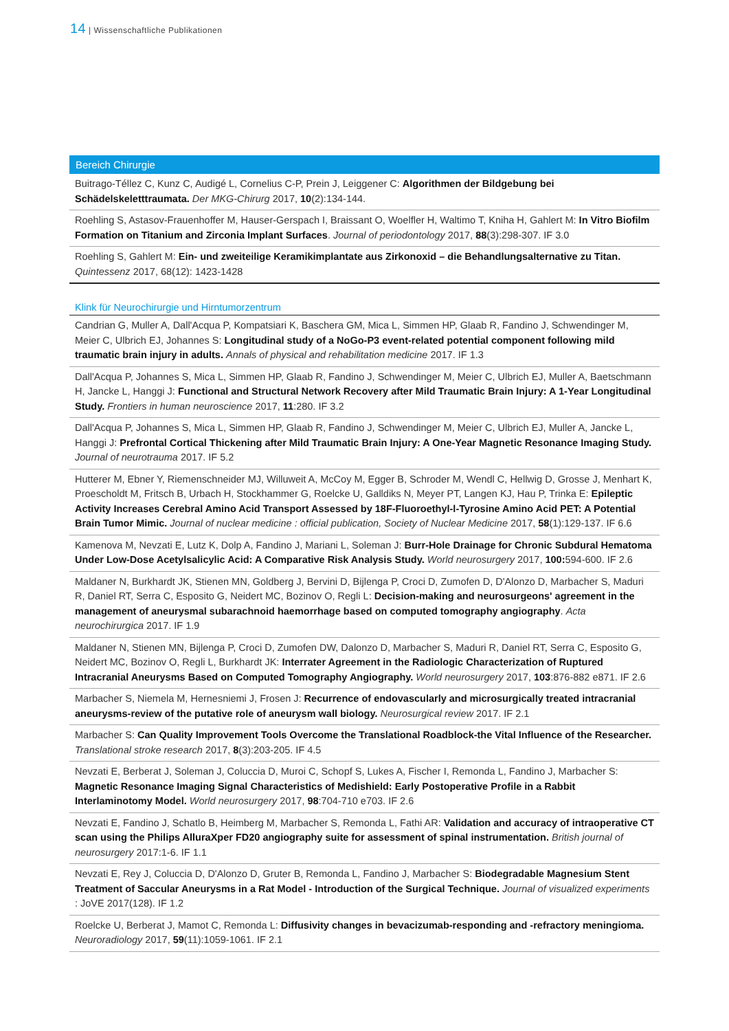14 | Wissenschaftliche Publikationen
Bereich Chirurgie
Buitrago-Téllez C, Kunz C, Audigé L, Cornelius C-P, Prein J, Leiggener C: Algorithmen der Bildgebung bei Schädelskeletttraumata. Der MKG-Chirurg 2017, 10(2):134-144.
Roehling S, Astasov-Frauenhoffer M, Hauser-Gerspach I, Braissant O, Woelfler H, Waltimo T, Kniha H, Gahlert M: In Vitro Biofilm Formation on Titanium and Zirconia Implant Surfaces. Journal of periodontology 2017, 88(3):298-307. IF 3.0
Roehling S, Gahlert M: Ein- und zweiteilige Keramikimplantate aus Zirkonoxid – die Behandlungsalternative zu Titan. Quintessenz 2017, 68(12): 1423-1428
Klink für Neurochirurgie und Hirntumorzentrum
Candrian G, Muller A, Dall'Acqua P, Kompatsiari K, Baschera GM, Mica L, Simmen HP, Glaab R, Fandino J, Schwendinger M, Meier C, Ulbrich EJ, Johannes S: Longitudinal study of a NoGo-P3 event-related potential component following mild traumatic brain injury in adults. Annals of physical and rehabilitation medicine 2017. IF 1.3
Dall'Acqua P, Johannes S, Mica L, Simmen HP, Glaab R, Fandino J, Schwendinger M, Meier C, Ulbrich EJ, Muller A, Baetschmann H, Jancke L, Hanggi J: Functional and Structural Network Recovery after Mild Traumatic Brain Injury: A 1-Year Longitudinal Study. Frontiers in human neuroscience 2017, 11:280. IF 3.2
Dall'Acqua P, Johannes S, Mica L, Simmen HP, Glaab R, Fandino J, Schwendinger M, Meier C, Ulbrich EJ, Muller A, Jancke L, Hanggi J: Prefrontal Cortical Thickening after Mild Traumatic Brain Injury: A One-Year Magnetic Resonance Imaging Study. Journal of neurotrauma 2017. IF 5.2
Hutterer M, Ebner Y, Riemenschneider MJ, Willuweit A, McCoy M, Egger B, Schroder M, Wendl C, Hellwig D, Grosse J, Menhart K, Proescholdt M, Fritsch B, Urbach H, Stockhammer G, Roelcke U, Galldiks N, Meyer PT, Langen KJ, Hau P, Trinka E: Epileptic Activity Increases Cerebral Amino Acid Transport Assessed by 18F-Fluoroethyl-l-Tyrosine Amino Acid PET: A Potential Brain Tumor Mimic. Journal of nuclear medicine : official publication, Society of Nuclear Medicine 2017, 58(1):129-137. IF 6.6
Kamenova M, Nevzati E, Lutz K, Dolp A, Fandino J, Mariani L, Soleman J: Burr-Hole Drainage for Chronic Subdural Hematoma Under Low-Dose Acetylsalicylic Acid: A Comparative Risk Analysis Study. World neurosurgery 2017, 100: 594-600. IF 2.6
Maldaner N, Burkhardt JK, Stienen MN, Goldberg J, Bervini D, Bijlenga P, Croci D, Zumofen D, D'Alonzo D, Marbacher S, Maduri R, Daniel RT, Serra C, Esposito G, Neidert MC, Bozinov O, Regli L: Decision-making and neurosurgeons' agreement in the management of aneurysmal subarachnoid haemorrhage based on computed tomography angiography. Acta neurochirurgica 2017. IF 1.9
Maldaner N, Stienen MN, Bijlenga P, Croci D, Zumofen DW, Dalonzo D, Marbacher S, Maduri R, Daniel RT, Serra C, Esposito G, Neidert MC, Bozinov O, Regli L, Burkhardt JK: Interrater Agreement in the Radiologic Characterization of Ruptured Intracranial Aneurysms Based on Computed Tomography Angiography. World neurosurgery 2017, 103:876-882 e871. IF 2.6
Marbacher S, Niemela M, Hernesniemi J, Frosen J: Recurrence of endovascularly and microsurgically treated intracranial aneurysms-review of the putative role of aneurysm wall biology. Neurosurgical review 2017. IF 2.1
Marbacher S: Can Quality Improvement Tools Overcome the Translational Roadblock-the Vital Influence of the Researcher. Translational stroke research 2017, 8(3):203-205. IF 4.5
Nevzati E, Berberat J, Soleman J, Coluccia D, Muroi C, Schopf S, Lukes A, Fischer I, Remonda L, Fandino J, Marbacher S: Magnetic Resonance Imaging Signal Characteristics of Medishield: Early Postoperative Profile in a Rabbit Interlaminotomy Model. World neurosurgery 2017, 98:704-710 e703. IF 2.6
Nevzati E, Fandino J, Schatlo B, Heimberg M, Marbacher S, Remonda L, Fathi AR: Validation and accuracy of intraoperative CT scan using the Philips AlluraXper FD20 angiography suite for assessment of spinal instrumentation. British journal of neurosurgery 2017:1-6. IF 1.1
Nevzati E, Rey J, Coluccia D, D'Alonzo D, Gruter B, Remonda L, Fandino J, Marbacher S: Biodegradable Magnesium Stent Treatment of Saccular Aneurysms in a Rat Model - Introduction of the Surgical Technique. Journal of visualized experiments : JoVE 2017(128). IF 1.2
Roelcke U, Berberat J, Mamot C, Remonda L: Diffusivity changes in bevacizumab-responding and -refractory meningioma. Neuroradiology 2017, 59(11):1059-1061. IF 2.1